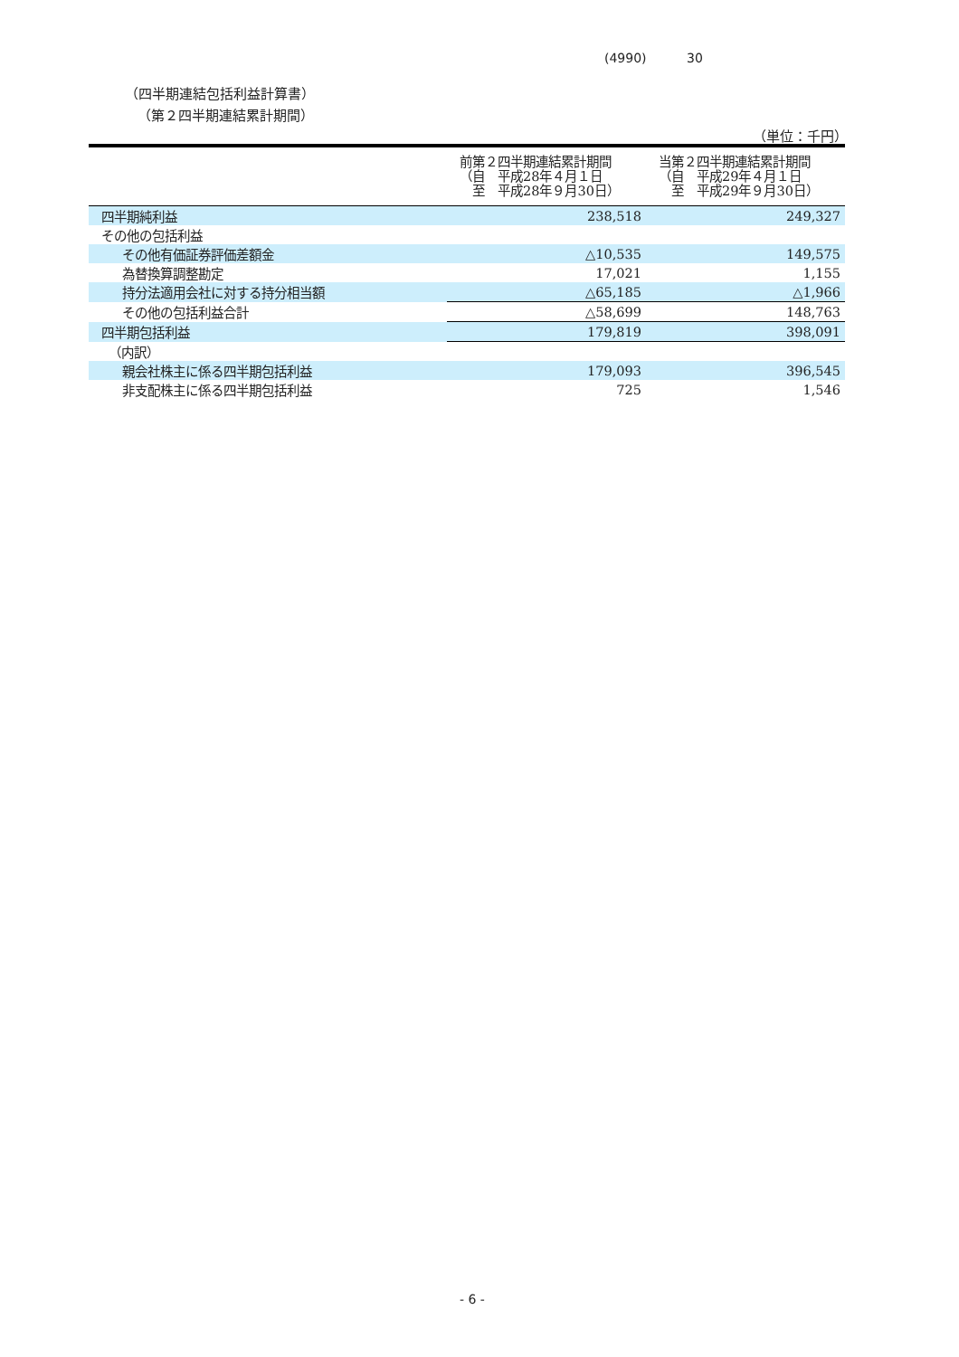(4990) 30
（四半期連結包括利益計算書）
（第２四半期連結累計期間）
（単位：千円）
| | 前第２四半期連結累計期間 （自 平成28年４月１日 至 平成28年９月30日） | 当第２四半期連結累計期間 （自 平成29年４月１日 至 平成29年９月30日） |
| --- | --- | --- |
| 四半期純利益 | 238,518 | 249,327 |
| その他の包括利益 | | |
| その他有価証券評価差額金 | △10,535 | 149,575 |
| 為替換算調整勘定 | 17,021 | 1,155 |
| 持分法適用会社に対する持分相当額 | △65,185 | △1,966 |
| その他の包括利益合計 | △58,699 | 148,763 |
| 四半期包括利益 | 179,819 | 398,091 |
| （内訳） | | |
| 親会社株主に係る四半期包括利益 | 179,093 | 396,545 |
| 非支配株主に係る四半期包括利益 | 725 | 1,546 |
- 6 -